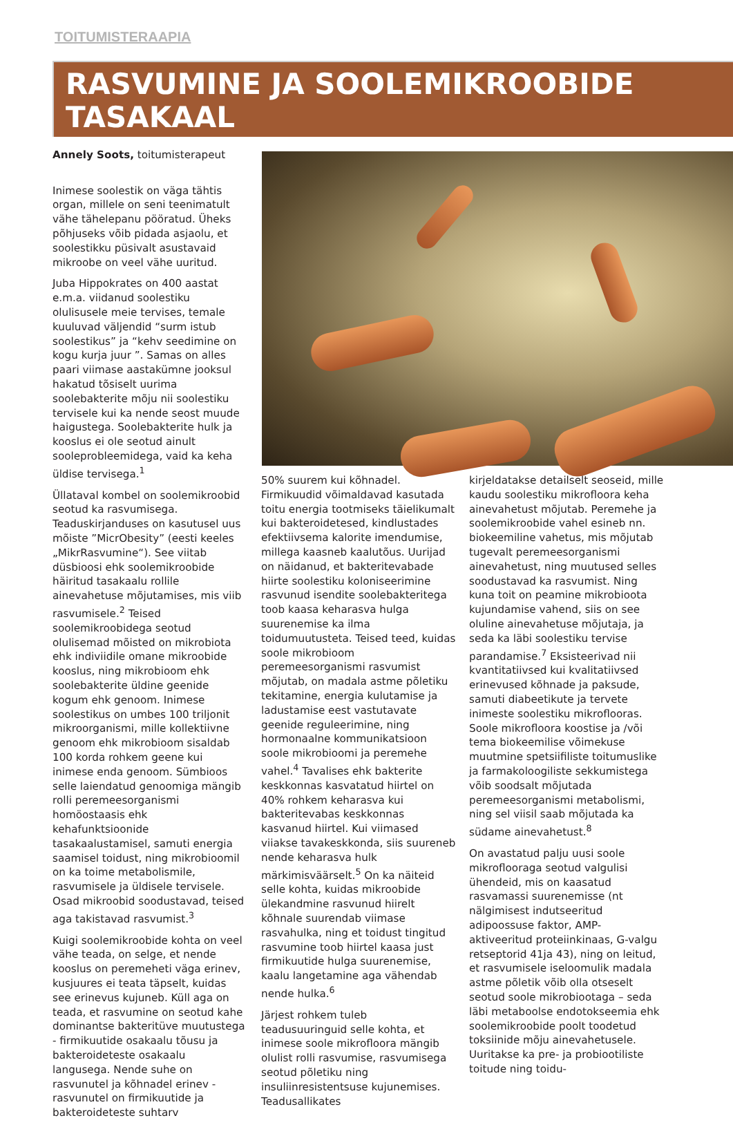TOITUMISTERAAPIA
RASVUMINE JA SOOLEMIKROOBIDE TASAKAAL
Annely Soots, toitumisterapeut
Inimese soolestik on väga tähtis organ, millele on seni teenimatult vähe tähelepanu pööratud. Üheks põhjuseks võib pidada asjaolu, et soolestikku püsivalt asustavaid mikroobe on veel vähe uuritud.
Juba Hippokrates on 400 aastat e.m.a. viidanud soolestiku olulisusele meie tervises, temale kuuluvad väljendid “surm istub soolestikus” ja “kehv seedimine on kogu kurja juur ”. Samas on alles paari viimase aastakümne jooksul hakatud tõsiselt uurima soolebakterite mõju nii soolestiku tervisele kui ka nende seost muude haigustega. Soolebakterite hulk ja kooslus ei ole seotud ainult sooleprobleemidega, vaid ka keha üldise tervisega.<sup>1</sup>
Üllataval kombel on soolemikroobid seotud ka rasvumisega. Teaduskirjanduses on kasutusel uus mõiste ”MicrObesity” (eesti keeles „MikrRasvumine“). See viitab düsbioosi ehk soolemikroobide häiritud tasakaalu rollile ainevahetuse mõjutamises, mis viib rasvumisele.<sup>2</sup> Teised soolemikroobidega seotud olulisemad mõisted on mikrobiota ehk indiviidile omane mikroobide kooslus, ning mikrobioom ehk soolebakterite üldine geenide kogum ehk genoom. Inimese soolestikus on umbes 100 triljonit mikroorganismi, mille kollektiivne genoom ehk mikrobioom sisaldab 100 korda rohkem geene kui inimese enda genoom. Sümbioos selle laiendatud genoomiga mängib rolli peremeesorganismi homöostaasis ehk kehafunktsioonide tasakaalustamisel, samuti energia saamisel toidust, ning mikrobioomil on ka toime metabolismile, rasvumisele ja üldisele tervisele. Osad mikroobid soodustavad, teised aga takistavad rasvumist.<sup>3</sup>
Kuigi soolemikroobide kohta on veel vähe teada, on selge, et nende kooslus on peremeheti väga erinev, kusjuures ei teata täpselt, kuidas see erinevus kujuneb. Küll aga on teada, et rasvumine on seotud kahe dominantse bakteritüve muutustega - firmikuutide osakaalu tõusu ja bakteroideteste osakaalu langusega. Nende suhe on rasvunutel ja kõhnadel erinev - rasvunutel on firmikuutide ja bakteroideteste suhtarv
50% suurem kui kõhnadel. Firmikuudid võimaldavad kasutada toitu energia tootmiseks täielikumalt kui bakteroidetesed, kindlustades efektiivsema kalorite imendumise, millega kaasneb kaalutõus. Uurijad on näidanud, et bakteritevabade hiirte soolestiku koloniseerimine rasvunud isendite soolebakteritega toob kaasa keharasva hulga suurenemise ka ilma toidumuutusteta. Teised teed, kuidas soole mikrobioom peremeesorganismi rasvumist mõjutab, on madala astme põletiku tekitamine, energia kulutamise ja ladustamise eest vastutavate geenide reguleerimine, ning hormonaalne kommunikatsioon soole mikrobioomi ja peremehe vahel.<sup>4</sup> Tavalises ehk bakterite keskkonnas kasvatatud hiirtel on 40% rohkem keharasva kui bakteritevabas keskkonnas kasvanud hiirtel. Kui viimased viiakse tavakeskkonda, siis suureneb nende keharasva hulk märkimisväärselt.<sup>5</sup> On ka näiteid selle kohta, kuidas mikroobide ülekandmine rasvunud hiirelt kõhnale suurendab viimase rasvahulka, ning et toidust tingitud rasvumine toob hiirtel kaasa just firmikuutide hulga suurenemise, kaalu langetamine aga vähendab nende hulka.<sup>6</sup>
Järjest rohkem tuleb teadusuuringuid selle kohta, et inimese soole mikrofloora mängib olulist rolli rasvumise, rasvumisega seotud põletiku ning insuliinresistentsuse kujunemises. Teadusallikates
kirjeldatakse detailselt seoseid, mille kaudu soolestiku mikrofloora keha ainevahetust mõjutab. Peremehe ja soolemikroobide vahel esineb nn. biokeemiline vahetus, mis mõjutab tugevalt peremeesorganismi ainevahetust, ning muutused selles soodustavad ka rasvumist. Ning kuna toit on peamine mikrobiootа kujundamise vahend, siis on see oluline ainevahetuse mõjutaja, ja seda ka läbi soolestiku tervise parandamise.<sup>7</sup> Eksisteerivad nii kvantitatiivsed kui kvalitatiivsed erinevused kõhnade ja paksude, samuti diabeetikute ja tervete inimeste soolestiku mikroflooras. Soole mikrofloora koostise ja /või tema biokeemilise võimekuse muutmine spetsiifiliste toitumuslike ja farmakoloogiliste sekkumistega võib soodsalt mõjutada peremeesorganismi metabolismi, ning sel viisil saab mõjutada ka südame ainevahetust.<sup>8</sup>
On avastatud palju uusi soole mikroflooraga seotud valgulisi ühendeid, mis on kaasatud rasvamassi suurenemisse (nt nälgimisest indutseeritud adipoossuse faktor, AMP-aktiveeritud proteiinkinaas, G-valgu retseptorid 41ja 43), ning on leitud, et rasvumisele iseloomulik madala astme põletik võib olla otseselt seotud soole mikrobiootaga – seda läbi metaboolse endotokseemia ehk soolemikroobide poolt toodetud toksiinide mõju ainevahetusele. Uuritakse ka pre- ja probiootiliste toitude ning toidu-